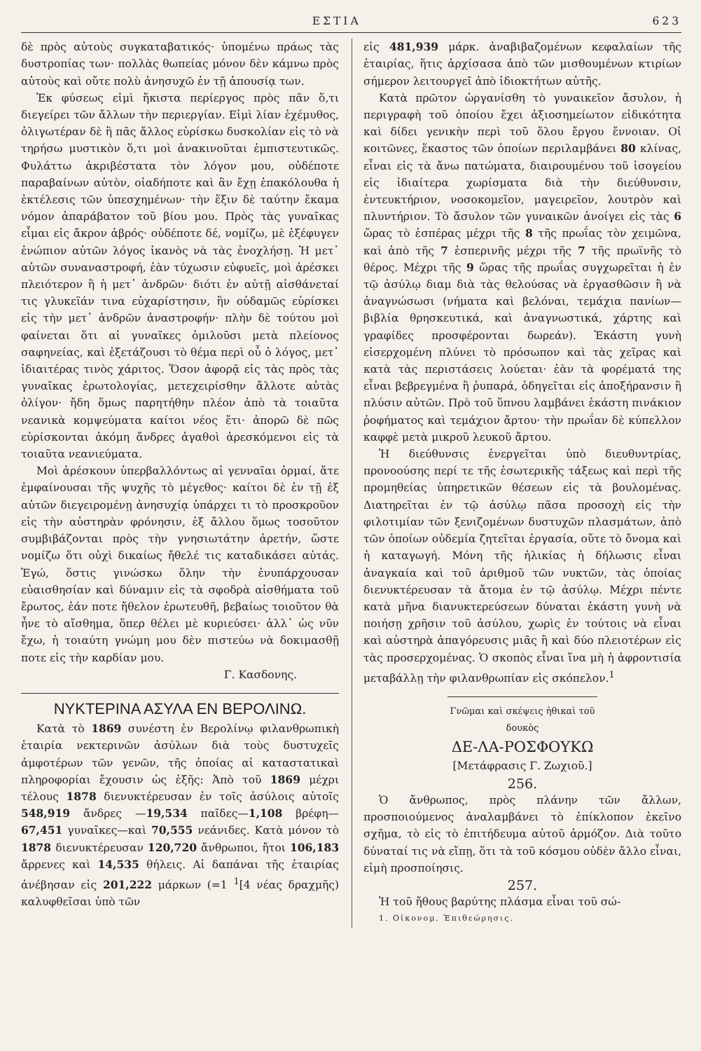ΕΣΤΙΑ 623
δὲ πρὸς αὐτοὺς συγκαταβατικός· ὑπομένω πράως τὰς δυστροπίας των· πολλὰς θωπείας μόνον δὲν κάμνω πρὸς αὐτοὺς καὶ οὔτε πολὺ ἀνησυχῶ ἐν τῇ ἀπουσίᾳ των.
Ἐκ φύσεως εἰμὶ ἥκιστα περίεργος πρὸς πᾶν ὅ,τι διεγείρει τῶν ἄλλων τὴν περιεργίαν. Εἰμὶ λίαν ἐχέμυθος, ὀλιγωτέραν δὲ ἢ πᾶς ἄλλος εὑρίσκω δυσκολίαν εἰς τὸ νὰ τηρήσω μυστικὸν ὅ,τι μοὶ ἀνακινοῦται ἐμπιστευτικῶς. Φυλάττω ἀκριβέστατα τὸν λόγον μου, οὐδέποτε παραβαίνων αὐτὸν, οἱαδήποτε καὶ ἂν ἔχῃ ἐπακόλουθα ἡ ἐκτέλεσις τῶν ὑπεσχημένων· τὴν ἕξιν δὲ ταύτην ἔκαμα νόμον ἀπαράβατον τοῦ βίου μου. Πρὸς τὰς γυναῖκας εἶμαι εἰς ἄκρον ἁβρός· οὐδέποτε δέ, νομίζω, μὲ ἐξέφυγεν ἐνώπιον αὐτῶν λόγος ἱκανὸς νὰ τὰς ἐνοχλήσῃ. Ἡ μετ᾽ αὐτῶν συναναστροφή, ἐὰν τύχωσιν εὐφυεῖς, μοὶ ἀρέσκει πλειότερον ἢ ἡ μετ᾽ ἀνδρῶν· διότι ἐν αὐτῇ αἰσθάνεταί τις γλυκεῖάν τινα εὐχαρίστησιν, ἣν οὐδαμῶς εὑρίσκει εἰς τὴν μετ᾽ ἀνδρῶν ἀναστροφήν· πλὴν δὲ τούτου μοὶ φαίνεται ὅτι αἱ γυναῖκες ὁμιλοῦσι μετὰ πλείονος σαφηνείας, καὶ ἐξετάζουσι τὸ θέμα περὶ οὗ ὁ λόγος, μετ᾽ ἰδιαιτέρας τινὸς χάριτος. Ὅσον ἀφορᾷ εἰς τὰς πρὸς τὰς γυναῖκας ἐρωτολογίας, μετεχειρίσθην ἄλλοτε αὐτὰς ὀλίγον· ἤδη ὅμως παρητήθην πλέον ἀπὸ τὰ τοιαῦτα νεανικὰ κομψεύματα καίτοι νέος ἔτι· ἀπορῶ δὲ πῶς εὑρίσκονται ἀκόμη ἄνδρες ἀγαθοὶ ἀρεσκόμενοι εἰς τὰ τοιαῦτα νεανιεύματα.
Μοὶ ἀρέσκουν ὑπερβαλλόντως αἱ γενναῖαι ὁρμαί, ἅτε ἐμφαίνουσαι τῆς ψυχῆς τὸ μέγεθος· καίτοι δὲ ἐν τῇ ἐξ αὐτῶν διεγειρομένῃ ἀνησυχίᾳ ὑπάρχει τι τὸ προσκροῦον εἰς τὴν αὐστηρὰν φρόνησιν, ἐξ ἄλλου ὅμως τοσοῦτον συμβιβάζονται πρὸς τὴν γνησιωτάτην ἀρετήν, ὥστε νομίζω ὅτι οὐχὶ δικαίως ἤθελέ τις καταδικάσει αὐτάς. Ἐγώ, ὅστις γινώσκω ὅλην τὴν ἐνυπάρχουσαν εὐαισθησίαν καὶ δύναμιν εἰς τὰ σφοδρὰ αἰσθήματα τοῦ ἔρωτος, ἐάν ποτε ἤθελον ἐρωτευθῆ, βεβαίως τοιοῦτον θὰ ἦνε τὸ αἴσθημα, ὅπερ θέλει μὲ κυριεύσει· ἀλλ᾽ ὡς νῦν ἔχω, ἡ τοιαύτη γνώμη μου δὲν πιστεύω νὰ δοκιμασθῇ ποτε εἰς τὴν καρδίαν μου.
Γ. Κασδονης.
ΝΥΚΤΕΡΙΝΑ ΑΣΥΛΑ ΕΝ ΒΕΡΟΛΙΝΩ.
Κατὰ τὸ 1869 συνέστη ἐν Βερολίνῳ φιλανθρωπικὴ ἑταιρία νεκτερινῶν ἀσύλων διὰ τοὺς δυστυχεῖς ἀμφοτέρων τῶν γενῶν, τῆς ὁποίας αἱ καταστατικαὶ πληροφορίαι ἔχουσιν ὡς ἑξῆς: Ἀπὸ τοῦ 1869 μέχρι τέλους 1878 διενυκτέρευσαν ἐν τοῖς ἀσύλοις αὐτοῖς 548,919 ἄνδρες —19,534 παῖδες—1,108 βρέφη—67,451 γυναῖκες—καὶ 70,555 νεάνιδες. Κατὰ μόνον τὸ 1878 διενυκτέρευσαν 120,720 ἄνθρωποι, ἤτοι 106,183 ἄρρενες καὶ 14,535 θήλεις. Αἱ δαπάναι τῆς ἑταιρίας ἀνέβησαν εἰς 201,222 μάρκων (=1 <sup>1</sup>[4 νέας δραχμῆς) καλυφθεῖσαι ὑπὸ τῶν
εἰς 481,939 μάρκ. ἀναβιβαζομένων κεφαλαίων τῆς ἑταιρίας, ἥτις ἀρχίσασα ἀπὸ τῶν μισθουμένων κτιρίων σήμερον λειτουργεῖ ἀπὸ ἰδιοκτήτων αὐτῆς.
Κατὰ πρῶτον ὠργανίσθη τὸ γυναικεῖον ἄσυλον, ἡ περιγραφὴ τοῦ ὁποίου ἔχει ἀξιοσημείωτον εἰδικότητα καὶ δίδει γενικὴν περὶ τοῦ ὅλου ἔργου ἔννοιαν. Οἱ κοιτῶνες, ἕκαστος τῶν ὁποίων περιλαμβάνει 80 κλίνας, εἶναι εἰς τὰ ἄνω πατώματα, διαιρουμένου τοῦ ἰσογείου εἰς ἰδιαίτερα χωρίσματα διὰ τὴν διεύθυνσιν, ἐντευκτήριον, νοσοκομεῖον, μαγειρεῖον, λουτρὸν καὶ πλυντήριον. Τὸ ἄσυλον τῶν γυναικῶν ἀνοίγει εἰς τὰς 6 ὥρας τὸ ἑσπέρας μέχρι τῆς 8 τῆς πρωΐας τὸν χειμῶνα, καὶ ἀπὸ τῆς 7 ἑσπερινῆς μέχρι τῆς 7 τῆς πρωϊνῆς τὸ θέρος. Μέχρι τῆς 9 ὥρας τῆς πρωΐας συγχωρεῖται ἡ ἐν τῷ ἀσύλῳ διαμ διὰ τὰς θελούσας νὰ ἐργασθῶσιν ἢ νὰ ἀναγνώσωσι (νήματα καὶ βελόναι, τεμάχια πανίων—βιβλία θρησκευτικά, καὶ ἀναγνωστικά, χάρτης καὶ γραφίδες προσφέρονται δωρεάν). Ἑκάστη γυνὴ εἰσερχομένη πλύνει τὸ πρόσωπον καὶ τὰς χεῖρας καὶ κατὰ τὰς περιστάσεις λούεται· ἐὰν τὰ φορέματά της εἶναι βεβρεγμένα ἢ ῥυπαρά, ὁδηγεῖται εἰς ἀποξήρανσιν ἢ πλύσιν αὐτῶν. Πρὸ τοῦ ὕπνου λαμβάνει ἑκάστη πινάκιον ῥοφήματος καὶ τεμάχιον ἄρτου· τὴν πρωΐαν δὲ κύπελλον καφφὲ μετὰ μικροῦ λευκοῦ ἄρτου.
Ἡ διεύθυνσις ἐνεργεῖται ὑπὸ διευθυντρίας, προνοούσης περί τε τῆς ἐσωτερικῆς τάξεως καὶ περὶ τῆς προμηθείας ὑπηρετικῶν θέσεων εἰς τὰ βουλομένας. Διατηρεῖται ἐν τῷ ἀσύλῳ πᾶσα προσοχὴ εἰς τὴν φιλοτιμίαν τῶν ξενιζομένων δυστυχῶν πλασμάτων, ἀπὸ τῶν ὁποίων οὐδεμία ζητεῖται ἐργασία, οὔτε τὸ ὄνομα καὶ ἡ καταγωγή. Μόνη τῆς ἡλικίας ἡ δήλωσις εἶναι ἀναγκαία καὶ τοῦ ἀριθμοῦ τῶν νυκτῶν, τὰς ὁποίας διενυκτέρευσαν τὰ ἄτομα ἐν τῷ ἀσύλῳ. Μέχρι πέντε κατὰ μῆνα διανυκτερεύσεων δύναται ἑκάστη γυνὴ νὰ ποιήσῃ χρῆσιν τοῦ ἀσύλου, χωρὶς ἐν τούτοις νὰ εἶναι καὶ αὐστηρὰ ἀπαγόρευσις μιᾶς ἢ καὶ δύο πλειοτέρων εἰς τὰς προσερχομένας. Ὁ σκοπὸς εἶναι ἵνα μὴ ἡ ἀφροντισία μεταβάλλῃ τὴν φιλανθρωπίαν εἰς σκόπελον.<sup>1</sup>
Γνῶμαι καὶ σκέψεις ἠθικαὶ τοῦ δουκὸς
ΔΕ-ΛΑ-ΡΟΣΦΟΥΚΩ
[Μετάφρασις Γ. Ζωχιοῦ.]
256.
Ὁ ἄνθρωπος, πρὸς πλάνην τῶν ἄλλων, προσποιούμενος ἀναλαμβάνει τὸ ἐπίκλοπον ἐκεῖνο σχῆμα, τὸ εἰς τὸ ἐπιτήδευμα αὐτοῦ ἁρμόζον. Διὰ τοῦτο δύναταί τις νὰ εἴπῃ, ὅτι τὰ τοῦ κόσμου οὐδὲν ἄλλο εἶναι, εἰμὴ προσποίησις.
257.
Ἡ τοῦ ἤθους βαρύτης πλάσμα εἶναι τοῦ σώ-
1. Οἰκονομ. Ἐπιθεώρησις.